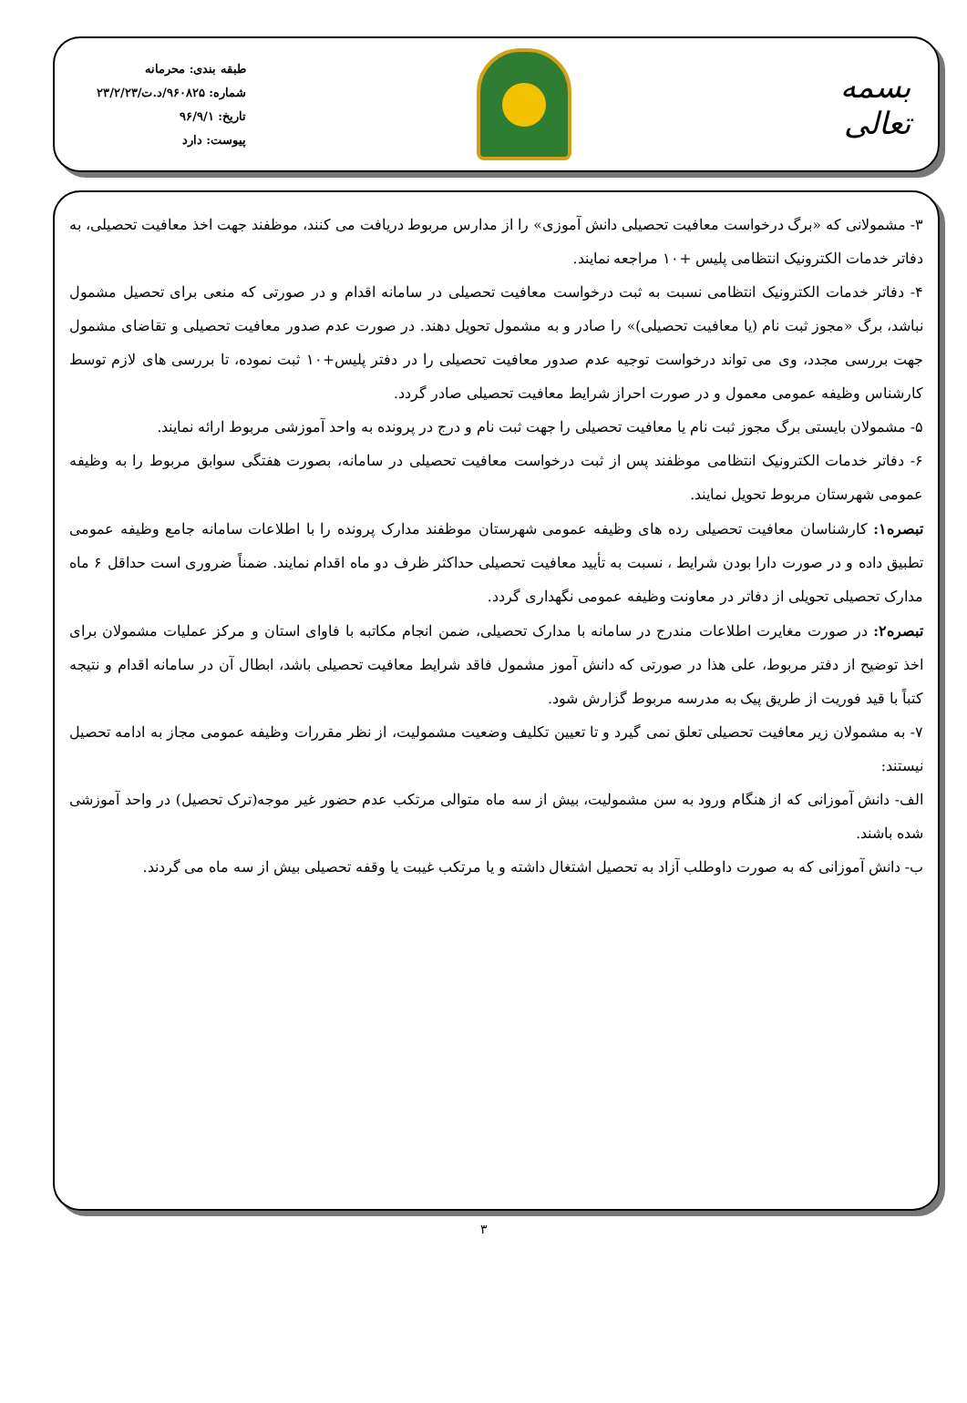بسمه تعالی
طبقه بندی: محرمانه
شماره: ۹۶۰۸۲۵/د.ت/۲۳/۲/۲۳
تاریخ: ۹۶/۹/۱
پیوست: دارد
۳- مشمولانی که «برگ درخواست معافیت تحصیلی دانش آموزی» را از مدارس مربوط دریافت می کنند، موظفند جهت اخذ معافیت تحصیلی، به دفاتر خدمات الکترونیک انتظامی پلیس +۱۰ مراجعه نمایند.
۴- دفاتر خدمات الکترونیک انتظامی نسبت به ثبت درخواست معافیت تحصیلی در سامانه اقدام و در صورتی که منعی برای تحصیل مشمول نباشد، برگ «مجوز ثبت نام (یا معافیت تحصیلی)» را صادر و به مشمول تحویل دهند. در صورت عدم صدور معافیت تحصیلی و تقاضای مشمول جهت بررسی مجدد، وی می تواند درخواست توجیه عدم صدور معافیت تحصیلی را در دفتر پلیس+۱۰ ثبت نموده، تا بررسی های لازم توسط کارشناس وظیفه عمومی معمول و در صورت احراز شرایط معافیت تحصیلی صادر گردد.
۵- مشمولان بایستی برگ مجوز ثبت نام یا معافیت تحصیلی را جهت ثبت نام و درج در پرونده به واحد آموزشی مربوط ارائه نمایند.
۶- دفاتر خدمات الکترونیک انتظامی موظفند پس از ثبت درخواست معافیت تحصیلی در سامانه، بصورت هفتگی سوابق مربوط را به وظیفه عمومی شهرستان مربوط تحویل نمایند.
تبصره۱: کارشناسان معافیت تحصیلی رده های وظیفه عمومی شهرستان موظفند مدارک پرونده را با اطلاعات سامانه جامع وظیفه عمومی تطبیق داده و در صورت دارا بودن شرایط ، نسبت به تأیید معافیت تحصیلی حداکثر ظرف دو ماه اقدام نمایند. ضمناً ضروری است حداقل ۶ ماه مدارک تحصیلی تحویلی از دفاتر در معاونت وظیفه عمومی نگهداری گردد.
تبصره۲: در صورت مغایرت اطلاعات مندرج در سامانه با مدارک تحصیلی، ضمن انجام مکاتبه با فاوای استان و مرکز عملیات مشمولان برای اخذ توضیح از دفتر مربوط، علی هذا در صورتی که دانش آموز مشمول فاقد شرایط معافیت تحصیلی باشد، ابطال آن در سامانه اقدام و نتیجه کتباً با قید فوریت از طریق پیک به مدرسه مربوط گزارش شود.
۷- به مشمولان زیر معافیت تحصیلی تعلق نمی گیرد و تا تعیین تکلیف وضعیت مشمولیت، از نظر مقررات وظیفه عمومی مجاز به ادامه تحصیل نیستند:
الف- دانش آموزانی که از هنگام ورود به سن مشمولیت، بیش از سه ماه متوالی مرتکب عدم حضور غیر موجه(ترک تحصیل) در واحد آموزشی شده باشند.
ب- دانش آموزانی که به صورت داوطلب آزاد به تحصیل اشتغال داشته و یا مرتکب غیبت یا وقفه تحصیلی بیش از سه ماه می گردند.
۳